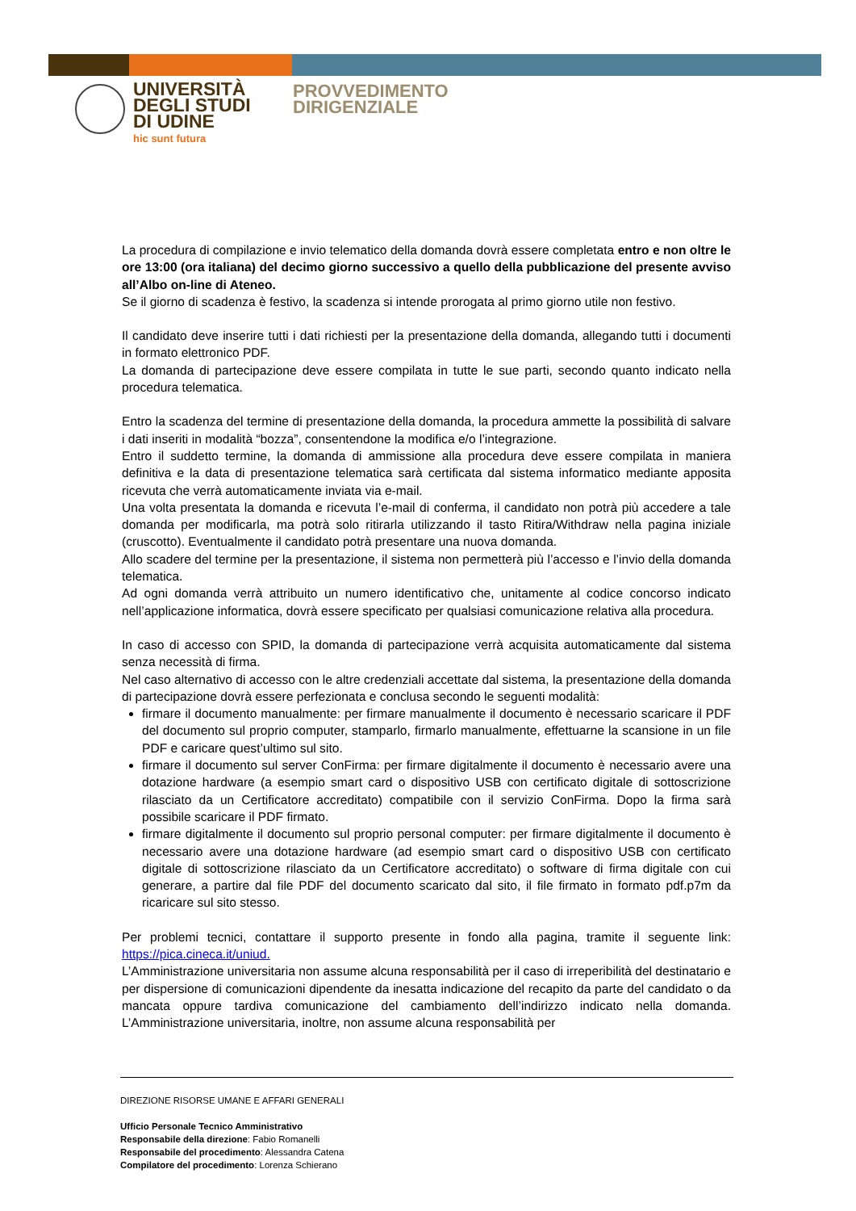UNIVERSITÀ
DEGLI STUDI
DI UDINE
hic sunt futura
PROVVEDIMENTO
DIRIGENZIALE
La procedura di compilazione e invio telematico della domanda dovrà essere completata entro e non oltre le ore 13:00 (ora italiana) del decimo giorno successivo a quello della pubblicazione del presente avviso all’Albo on-line di Ateneo.
Se il giorno di scadenza è festivo, la scadenza si intende prorogata al primo giorno utile non festivo.
Il candidato deve inserire tutti i dati richiesti per la presentazione della domanda, allegando tutti i documenti in formato elettronico PDF.
La domanda di partecipazione deve essere compilata in tutte le sue parti, secondo quanto indicato nella procedura telematica.
Entro la scadenza del termine di presentazione della domanda, la procedura ammette la possibilità di salvare i dati inseriti in modalità “bozza”, consentendone la modifica e/o l’integrazione.
Entro il suddetto termine, la domanda di ammissione alla procedura deve essere compilata in maniera definitiva e la data di presentazione telematica sarà certificata dal sistema informatico mediante apposita ricevuta che verrà automaticamente inviata via e-mail.
Una volta presentata la domanda e ricevuta l’e-mail di conferma, il candidato non potrà più accedere a tale domanda per modificarla, ma potrà solo ritirarla utilizzando il tasto Ritira/Withdraw nella pagina iniziale (cruscotto). Eventualmente il candidato potrà presentare una nuova domanda.
Allo scadere del termine per la presentazione, il sistema non permetterà più l’accesso e l’invio della domanda telematica.
Ad ogni domanda verrà attribuito un numero identificativo che, unitamente al codice concorso indicato nell’applicazione informatica, dovrà essere specificato per qualsiasi comunicazione relativa alla procedura.
In caso di accesso con SPID, la domanda di partecipazione verrà acquisita automaticamente dal sistema senza necessità di firma.
Nel caso alternativo di accesso con le altre credenziali accettate dal sistema, la presentazione della domanda di partecipazione dovrà essere perfezionata e conclusa secondo le seguenti modalità:
firmare il documento manualmente: per firmare manualmente il documento è necessario scaricare il PDF del documento sul proprio computer, stamparlo, firmarlo manualmente, effettuarne la scansione in un file PDF e caricare quest’ultimo sul sito.
firmare il documento sul server ConFirma: per firmare digitalmente il documento è necessario avere una dotazione hardware (a esempio smart card o dispositivo USB con certificato digitale di sottoscrizione rilasciato da un Certificatore accreditato) compatibile con il servizio ConFirma. Dopo la firma sarà possibile scaricare il PDF firmato.
firmare digitalmente il documento sul proprio personal computer: per firmare digitalmente il documento è necessario avere una dotazione hardware (ad esempio smart card o dispositivo USB con certificato digitale di sottoscrizione rilasciato da un Certificatore accreditato) o software di firma digitale con cui generare, a partire dal file PDF del documento scaricato dal sito, il file firmato in formato pdf.p7m da ricaricare sul sito stesso.
Per problemi tecnici, contattare il supporto presente in fondo alla pagina, tramite il seguente link: https://pica.cineca.it/uniud.
L’Amministrazione universitaria non assume alcuna responsabilità per il caso di irreperibilità del destinatario e per dispersione di comunicazioni dipendente da inesatta indicazione del recapito da parte del candidato o da mancata oppure tardiva comunicazione del cambiamento dell’indirizzo indicato nella domanda. L’Amministrazione universitaria, inoltre, non assume alcuna responsabilità per
DIREZIONE RISORSE UMANE E AFFARI GENERALI
Ufficio Personale Tecnico Amministrativo
Responsabile della direzione: Fabio Romanelli
Responsabile del procedimento: Alessandra Catena
Compilatore del procedimento: Lorenza Schierano